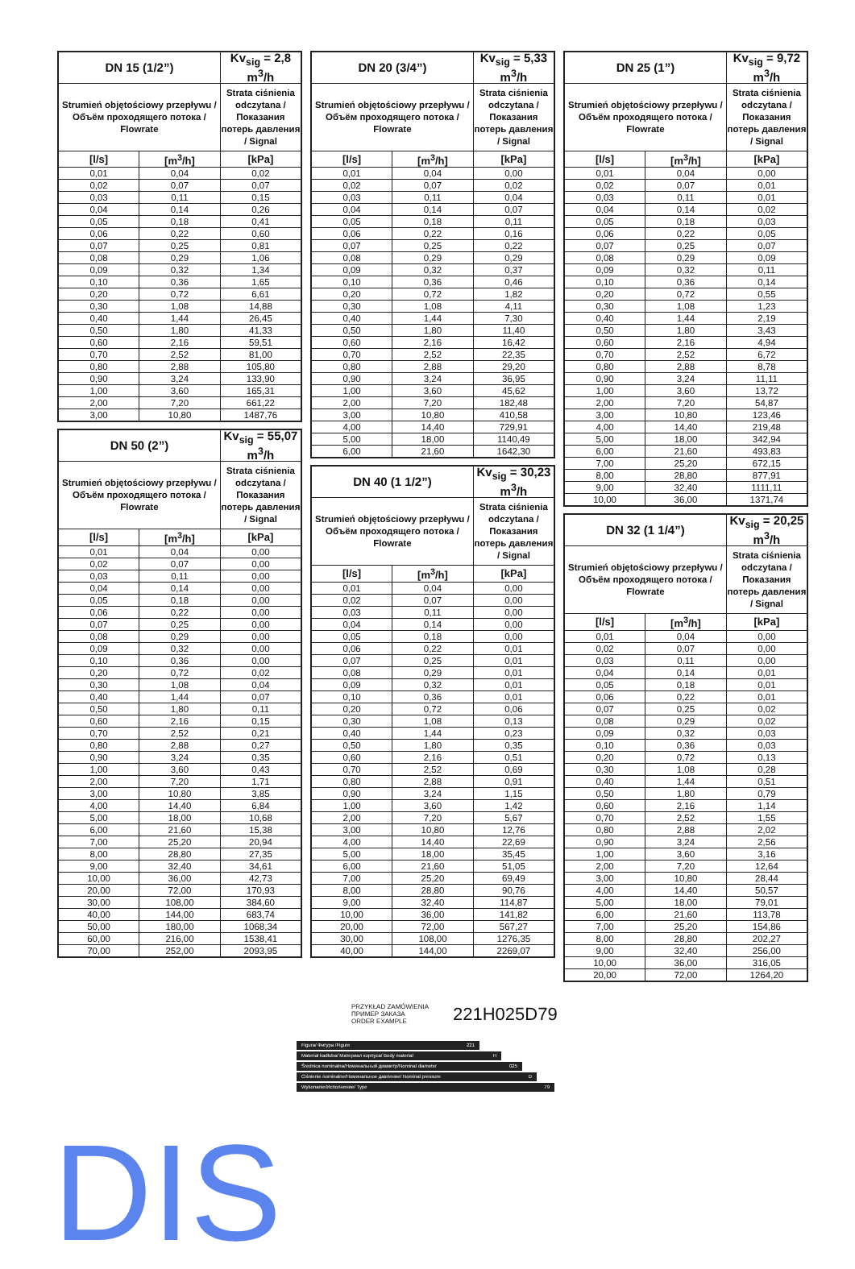| DN 15 (1/2”) | | Kv<sub>sig</sub> = 2,8 m<sup>3</sup>/h |
| --- | --- | --- |
| Strumień objętościowy przepływu / Объём проходящего потока / Flowrate | | Strata ciśnienia odczytana / Показания потерь давления / Signal |
| [l/s] | [m<sup>3</sup>/h] | [kPa] |
| 0,01 | 0,04 | 0,02 |
| 0,02 | 0,07 | 0,07 |
| 0,03 | 0,11 | 0,15 |
| 0,04 | 0,14 | 0,26 |
| 0,05 | 0,18 | 0,41 |
| 0,06 | 0,22 | 0,60 |
| 0,07 | 0,25 | 0,81 |
| 0,08 | 0,29 | 1,06 |
| 0,09 | 0,32 | 1,34 |
| 0,10 | 0,36 | 1,65 |
| 0,20 | 0,72 | 6,61 |
| 0,30 | 1,08 | 14,88 |
| 0,40 | 1,44 | 26,45 |
| 0,50 | 1,80 | 41,33 |
| 0,60 | 2,16 | 59,51 |
| 0,70 | 2,52 | 81,00 |
| 0,80 | 2,88 | 105,80 |
| 0,90 | 3,24 | 133,90 |
| 1,00 | 3,60 | 165,31 |
| 2,00 | 7,20 | 661,22 |
| 3,00 | 10,80 | 1487,76 |
| DN 50 (2”) | | Kv<sub>sig</sub> = 55,07 m<sup>3</sup>/h |
| --- | --- | --- |
| Strumień objętościowy przepływu / Объём проходящего потока / Flowrate | | Strata ciśnienia odczytana / Показания потерь давления / Signal |
| [l/s] | [m<sup>3</sup>/h] | [kPa] |
| 0,01 | 0,04 | 0,00 |
| 0,02 | 0,07 | 0,00 |
| 0,03 | 0,11 | 0,00 |
| 0,04 | 0,14 | 0,00 |
| 0,05 | 0,18 | 0,00 |
| 0,06 | 0,22 | 0,00 |
| 0,07 | 0,25 | 0,00 |
| 0,08 | 0,29 | 0,00 |
| 0,09 | 0,32 | 0,00 |
| 0,10 | 0,36 | 0,00 |
| 0,20 | 0,72 | 0,02 |
| 0,30 | 1,08 | 0,04 |
| 0,40 | 1,44 | 0,07 |
| 0,50 | 1,80 | 0,11 |
| 0,60 | 2,16 | 0,15 |
| 0,70 | 2,52 | 0,21 |
| 0,80 | 2,88 | 0,27 |
| 0,90 | 3,24 | 0,35 |
| 1,00 | 3,60 | 0,43 |
| 2,00 | 7,20 | 1,71 |
| 3,00 | 10,80 | 3,85 |
| 4,00 | 14,40 | 6,84 |
| 5,00 | 18,00 | 10,68 |
| 6,00 | 21,60 | 15,38 |
| 7,00 | 25,20 | 20,94 |
| 8,00 | 28,80 | 27,35 |
| 9,00 | 32,40 | 34,61 |
| 10,00 | 36,00 | 42,73 |
| 20,00 | 72,00 | 170,93 |
| 30,00 | 108,00 | 384,60 |
| 40,00 | 144,00 | 683,74 |
| 50,00 | 180,00 | 1068,34 |
| 60,00 | 216,00 | 1538,41 |
| 70,00 | 252,00 | 2093,95 |
| DN 20 (3/4”) | | Kv<sub>sig</sub> = 5,33 m<sup>3</sup>/h |
| --- | --- | --- |
| Strumień objętościowy przepływu / Объём проходящего потока / Flowrate | | Strata ciśnienia odczytana / Показания потерь давления / Signal |
| [l/s] | [m<sup>3</sup>/h] | [kPa] |
| 0,01 | 0,04 | 0,00 |
| 0,02 | 0,07 | 0,02 |
| 0,03 | 0,11 | 0,04 |
| 0,04 | 0,14 | 0,07 |
| 0,05 | 0,18 | 0,11 |
| 0,06 | 0,22 | 0,16 |
| 0,07 | 0,25 | 0,22 |
| 0,08 | 0,29 | 0,29 |
| 0,09 | 0,32 | 0,37 |
| 0,10 | 0,36 | 0,46 |
| 0,20 | 0,72 | 1,82 |
| 0,30 | 1,08 | 4,11 |
| 0,40 | 1,44 | 7,30 |
| 0,50 | 1,80 | 11,40 |
| 0,60 | 2,16 | 16,42 |
| 0,70 | 2,52 | 22,35 |
| 0,80 | 2,88 | 29,20 |
| 0,90 | 3,24 | 36,95 |
| 1,00 | 3,60 | 45,62 |
| 2,00 | 7,20 | 182,48 |
| 3,00 | 10,80 | 410,58 |
| 4,00 | 14,40 | 729,91 |
| 5,00 | 18,00 | 1140,49 |
| 6,00 | 21,60 | 1642,30 |
| DN 40 (1 1/2”) | | Kv<sub>sig</sub> = 30,23 m<sup>3</sup>/h |
| --- | --- | --- |
| Strumień objętościowy przepływu / Объём проходящего потока / Flowrate | | Strata ciśnienia odczytana / Показания потерь давления / Signal |
| [l/s] | [m<sup>3</sup>/h] | [kPa] |
| 0,01 | 0,04 | 0,00 |
| 0,02 | 0,07 | 0,00 |
| 0,03 | 0,11 | 0,00 |
| 0,04 | 0,14 | 0,00 |
| 0,05 | 0,18 | 0,00 |
| 0,06 | 0,22 | 0,01 |
| 0,07 | 0,25 | 0,01 |
| 0,08 | 0,29 | 0,01 |
| 0,09 | 0,32 | 0,01 |
| 0,10 | 0,36 | 0,01 |
| 0,20 | 0,72 | 0,06 |
| 0,30 | 1,08 | 0,13 |
| 0,40 | 1,44 | 0,23 |
| 0,50 | 1,80 | 0,35 |
| 0,60 | 2,16 | 0,51 |
| 0,70 | 2,52 | 0,69 |
| 0,80 | 2,88 | 0,91 |
| 0,90 | 3,24 | 1,15 |
| 1,00 | 3,60 | 1,42 |
| 2,00 | 7,20 | 5,67 |
| 3,00 | 10,80 | 12,76 |
| 4,00 | 14,40 | 22,69 |
| 5,00 | 18,00 | 35,45 |
| 6,00 | 21,60 | 51,05 |
| 7,00 | 25,20 | 69,49 |
| 8,00 | 28,80 | 90,76 |
| 9,00 | 32,40 | 114,87 |
| 10,00 | 36,00 | 141,82 |
| 20,00 | 72,00 | 567,27 |
| 30,00 | 108,00 | 1276,35 |
| 40,00 | 144,00 | 2269,07 |
| DN 25 (1”) | | Kv<sub>sig</sub> = 9,72 m<sup>3</sup>/h |
| --- | --- | --- |
| Strumień objętościowy przepływu / Объём проходящего потока / Flowrate | | Strata ciśnienia odczytana / Показания потерь давления / Signal |
| [l/s] | [m<sup>3</sup>/h] | [kPa] |
| 0,01 | 0,04 | 0,00 |
| 0,02 | 0,07 | 0,01 |
| 0,03 | 0,11 | 0,01 |
| 0,04 | 0,14 | 0,02 |
| 0,05 | 0,18 | 0,03 |
| 0,06 | 0,22 | 0,05 |
| 0,07 | 0,25 | 0,07 |
| 0,08 | 0,29 | 0,09 |
| 0,09 | 0,32 | 0,11 |
| 0,10 | 0,36 | 0,14 |
| 0,20 | 0,72 | 0,55 |
| 0,30 | 1,08 | 1,23 |
| 0,40 | 1,44 | 2,19 |
| 0,50 | 1,80 | 3,43 |
| 0,60 | 2,16 | 4,94 |
| 0,70 | 2,52 | 6,72 |
| 0,80 | 2,88 | 8,78 |
| 0,90 | 3,24 | 11,11 |
| 1,00 | 3,60 | 13,72 |
| 2,00 | 7,20 | 54,87 |
| 3,00 | 10,80 | 123,46 |
| 4,00 | 14,40 | 219,48 |
| 5,00 | 18,00 | 342,94 |
| 6,00 | 21,60 | 493,83 |
| 7,00 | 25,20 | 672,15 |
| 8,00 | 28,80 | 877,91 |
| 9,00 | 32,40 | 1111,11 |
| 10,00 | 36,00 | 1371,74 |
| DN 32 (1 1/4”) | | Kv<sub>sig</sub> = 20,25 m<sup>3</sup>/h |
| --- | --- | --- |
| Strumień objętościowy przepływu / Объём проходящего потока / Flowrate | | Strata ciśnienia odczytana / Показания потерь давления / Signal |
| [l/s] | [m<sup>3</sup>/h] | [kPa] |
| 0,01 | 0,04 | 0,00 |
| 0,02 | 0,07 | 0,00 |
| 0,03 | 0,11 | 0,00 |
| 0,04 | 0,14 | 0,01 |
| 0,05 | 0,18 | 0,01 |
| 0,06 | 0,22 | 0,01 |
| 0,07 | 0,25 | 0,02 |
| 0,08 | 0,29 | 0,02 |
| 0,09 | 0,32 | 0,03 |
| 0,10 | 0,36 | 0,03 |
| 0,20 | 0,72 | 0,13 |
| 0,30 | 1,08 | 0,28 |
| 0,40 | 1,44 | 0,51 |
| 0,50 | 1,80 | 0,79 |
| 0,60 | 2,16 | 1,14 |
| 0,70 | 2,52 | 1,55 |
| 0,80 | 2,88 | 2,02 |
| 0,90 | 3,24 | 2,56 |
| 1,00 | 3,60 | 3,16 |
| 2,00 | 7,20 | 12,64 |
| 3,00 | 10,80 | 28,44 |
| 4,00 | 14,40 | 50,57 |
| 5,00 | 18,00 | 79,01 |
| 6,00 | 21,60 | 113,78 |
| 7,00 | 25,20 | 154,86 |
| 8,00 | 28,80 | 202,27 |
| 9,00 | 32,40 | 256,00 |
| 10,00 | 36,00 | 316,05 |
| 20,00 | 72,00 | 1264,20 |
PRZYKŁAD ZAMÓWIENIA
ПРИМЕР ЗАКАЗА
ORDER EXAMPLE
221H025D79
Figura/ Фигура /Figure 221
Materiał kadłuba/ Материал корпуса/ Body material H
Średnica nominalna/Номинальный диаметр/Nominal diameter 025
Ciśnienie nominalne/Номинальное давление/ Nominal pressure D
Wykonanie/Исполнение/ Type 79
DIS